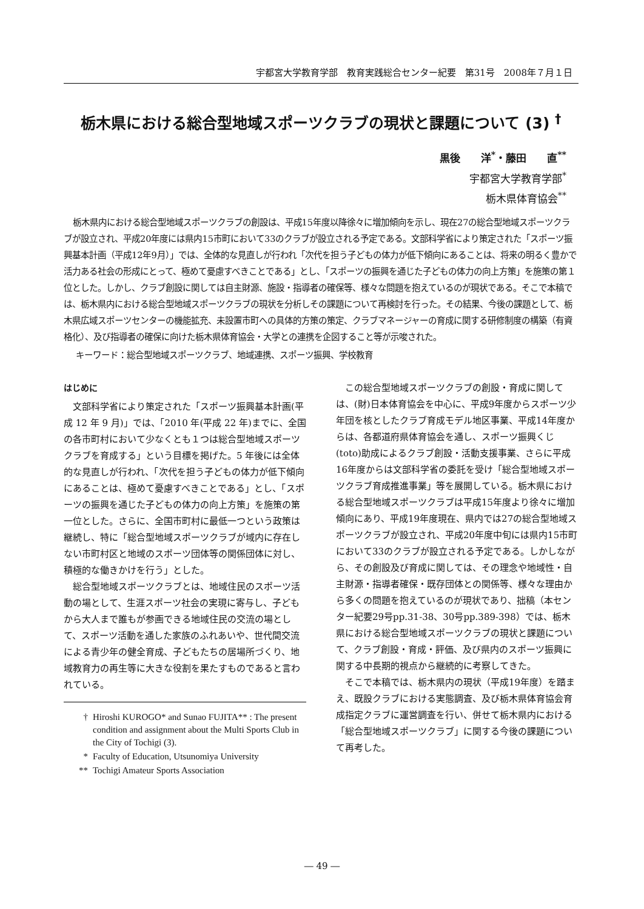宇都宮大学教育学部　教育実践総合センター紀要　第31号　2008年７月１日
栃木県における総合型地域スポーツクラブの現状と課題について (3) <sup>†</sup>
黒後　　洋<sup>*</sup>・藤田　　直<sup>**</sup>
宇都宮大学教育学部<sup>*</sup>
栃木県体育協会<sup>**</sup>
栃木県内における総合型地域スポーツクラブの創設は、平成15年度以降徐々に増加傾向を示し、現在27の総合型地域スポーツクラブが設立され、平成20年度には県内15市町において33のクラブが設立される予定である。文部科学省により策定された「スポーツ振興基本計画（平成12年9月）」では、全体的な見直しが行われ「次代を担う子どもの体力が低下傾向にあることは、将来の明るく豊かで活力ある社会の形成にとって、極めて憂慮すべきことである」とし、「スポーツの振興を通じた子どもの体力の向上方策」を施策の第１位とした。しかし、クラブ創設に関しては自主財源、施設・指導者の確保等、様々な問題を抱えているのが現状である。そこで本稿では、栃木県内における総合型地域スポーツクラブの現状を分析しその課題について再検討を行った。その結果、今後の課題として、栃木県広域スポーツセンターの機能拡充、未設置市町への具体的方策の策定、クラブマネージャーの育成に関する研修制度の構築（有資格化）、及び指導者の確保に向けた栃木県体育協会・大学との連携を企図すること等が示唆された。
キーワード：総合型地域スポーツクラブ、地域連携、スポーツ振興、学校教育
はじめに
文部科学省により策定された「スポーツ振興基本計画(平成 12 年 9 月)」では、「2010 年(平成 22 年)までに、全国の各市町村において少なくとも１つは総合型地域スポーツクラブを育成する」という目標を掲げた。5 年後には全体的な見直しが行われ、「次代を担う子どもの体力が低下傾向にあることは、極めて憂慮すべきことである」とし、「スポーツの振興を通じた子どもの体力の向上方策」を施策の第一位とした。さらに、全国市町村に最低一つという政策は継続し、特に「総合型地域スポーツクラブが域内に存在しない市町村区と地域のスポーツ団体等の関係団体に対し、積極的な働きかけを行う」とした。
総合型地域スポーツクラブとは、地域住民のスポーツ活動の場として、生涯スポーツ社会の実現に寄与し、子どもから大人まで誰もが参画できる地域住民の交流の場として、スポーツ活動を通した家族のふれあいや、世代間交流による青少年の健全育成、子どもたちの居場所づくり、地域教育力の再生等に大きな役割を果たすものであると言われている。
† Hiroshi KUROGO* and Sunao FUJITA** : The present condition and assignment about the Multi Sports Club in the City of Tochigi (3).
* Faculty of Education, Utsunomiya University
** Tochigi Amateur Sports Association
この総合型地域スポーツクラブの創設・育成に関しては、(財)日本体育協会を中心に、平成9年度からスポーツ少年団を核としたクラブ育成モデル地区事業、平成14年度からは、各都道府県体育協会を通し、スポーツ振興くじ(toto)助成によるクラブ創設・活動支援事業、さらに平成16年度からは文部科学省の委託を受け「総合型地域スポーツクラブ育成推進事業」等を展開している。栃木県における総合型地域スポーツクラブは平成15年度より徐々に増加傾向にあり、平成19年度現在、県内では27の総合型地域スポーツクラブが設立され、平成20年度中旬には県内15市町において33のクラブが設立される予定である。しかしながら、その創設及び育成に関しては、その理念や地域性・自主財源・指導者確保・既存団体との関係等、様々な理由から多くの問題を抱えているのが現状であり、拙稿（本センター紀要29号pp.31-38、30号pp.389-398）では、栃木県における総合型地域スポーツクラブの現状と課題について、クラブ創設・育成・評価、及び県内のスポーツ振興に関する中長期的視点から継続的に考察してきた。
そこで本稿では、栃木県内の現状（平成19年度）を踏まえ、既設クラブにおける実態調査、及び栃木県体育協会育成指定クラブに運営調査を行い、併せて栃木県内における「総合型地域スポーツクラブ」に関する今後の課題について再考した。
― 49 ―